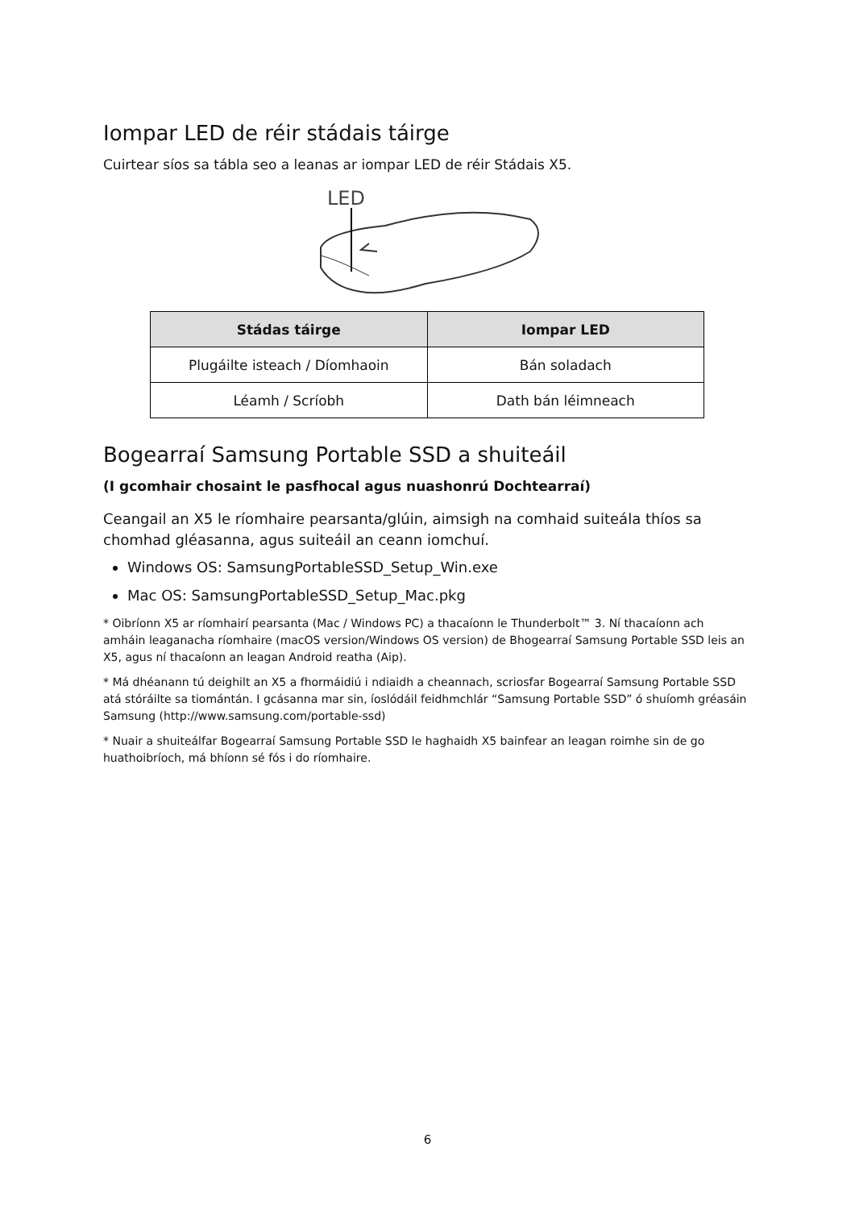Iompar LED de réir stádais táirge
Cuirtear síos sa tábla seo a leanas ar iompar LED de réir Stádais X5.
LED
| Stádas táirge | Iompar LED |
| --- | --- |
| Plugáilte isteach / Díomhaoin | Bán soladach |
| Léamh / Scríobh | Dath bán léimneach |
Bogearraí Samsung Portable SSD a shuiteáil
(I gcomhair chosaint le pasfhocal agus nuashonrú Dochtearraí)
Ceangail an X5 le ríomhaire pearsanta/glúin, aimsigh na comhaid suiteála thíos sa chomhad gléasanna, agus suiteáil an ceann iomchuí.
Windows OS: SamsungPortableSSD_Setup_Win.exe
Mac OS: SamsungPortableSSD_Setup_Mac.pkg
* Oibríonn X5 ar ríomhairí pearsanta (Mac / Windows PC) a thacaíonn le Thunderbolt™ 3. Ní thacaíonn ach amháin leaganacha ríomhaire (macOS version/Windows OS version) de Bhogearraí Samsung Portable SSD leis an X5, agus ní thacaíonn an leagan Android reatha (Aip).
* Má dhéanann tú deighilt an X5 a fhormáidiú i ndiaidh a cheannach, scriosfar Bogearraí Samsung Portable SSD atá stóráilte sa tiomántán. I gcásanna mar sin, íoslódáil feidhmchlár “Samsung Portable SSD” ó shuíomh gréasáin Samsung (http://www.samsung.com/portable-ssd)
* Nuair a shuiteálfar Bogearraí Samsung Portable SSD le haghaidh X5 bainfear an leagan roimhe sin de go huathoibríoch, má bhíonn sé fós i do ríomhaire.
6